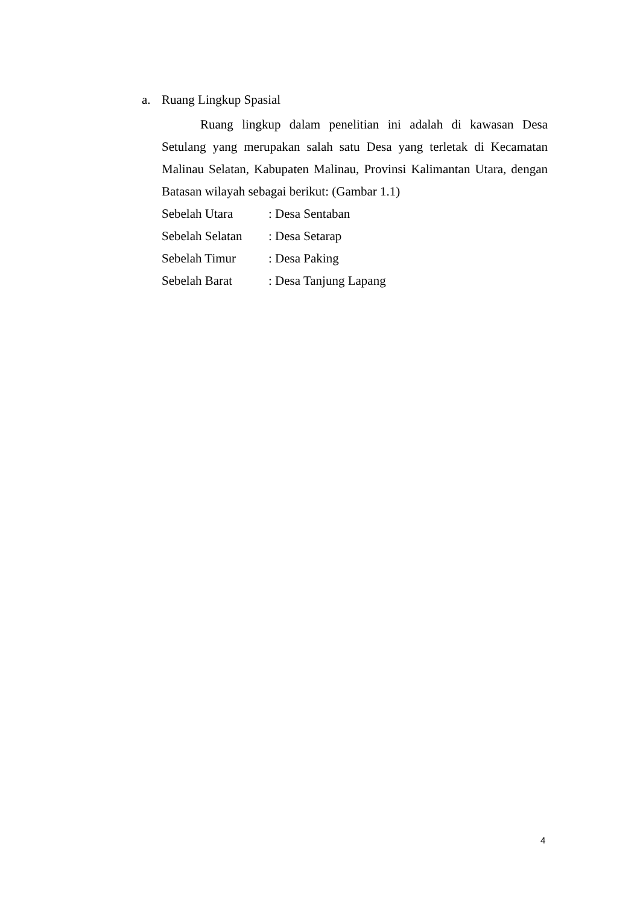a. Ruang Lingkup Spasial
Ruang lingkup dalam penelitian ini adalah di kawasan Desa Setulang yang merupakan salah satu Desa yang terletak di Kecamatan Malinau Selatan, Kabupaten Malinau, Provinsi Kalimantan Utara, dengan Batasan wilayah sebagai berikut: (Gambar 1.1)
| Sebelah Utara | : Desa Sentaban |
| Sebelah Selatan | : Desa Setarap |
| Sebelah Timur | : Desa Paking |
| Sebelah Barat | : Desa Tanjung Lapang |
4